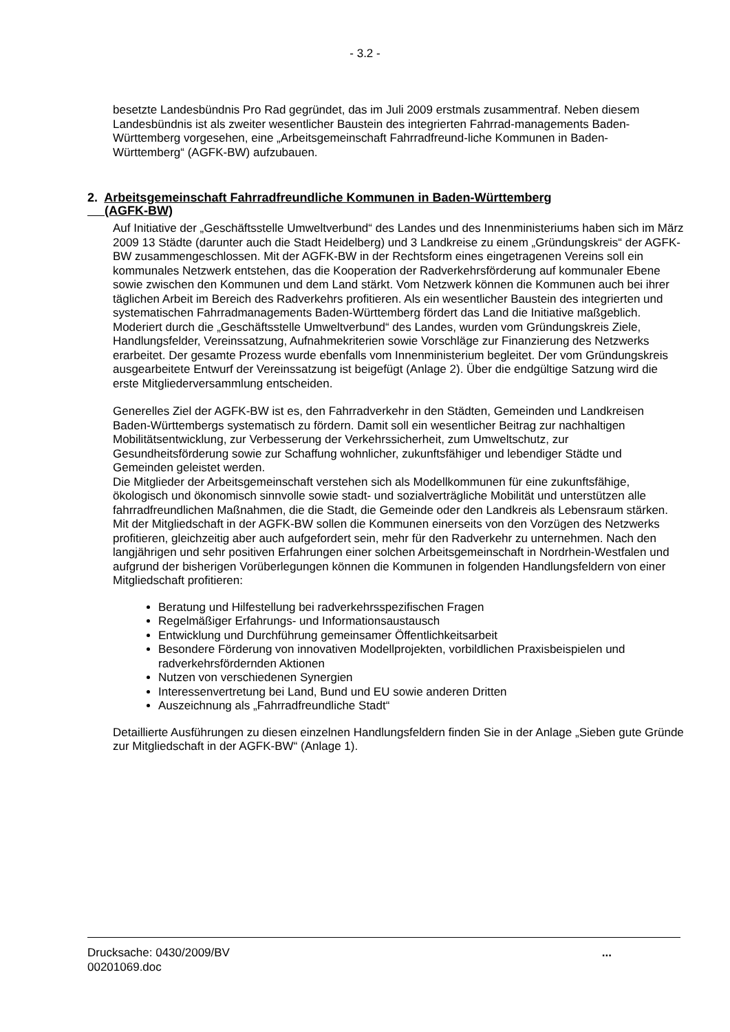- 3.2 -
besetzte Landesbündnis Pro Rad gegründet, das im Juli 2009 erstmals zusammentraf. Neben diesem Landesbündnis ist als zweiter wesentlicher Baustein des integrierten Fahrrad-managements Baden-Württemberg vorgesehen, eine „Arbeitsgemeinschaft Fahrradfreund-liche Kommunen in Baden-Württemberg“ (AGFK-BW) aufzubauen.
2. Arbeitsgemeinschaft Fahrradfreundliche Kommunen in Baden-Württemberg
(AGFK-BW)
Auf Initiative der „Geschäftsstelle Umweltverbund“ des Landes und des Innenministeriums haben sich im März 2009 13 Städte (darunter auch die Stadt Heidelberg) und 3 Landkreise zu einem „Gründungskreis“ der AGFK-BW zusammengeschlossen. Mit der AGFK-BW in der Rechtsform eines eingetragenen Vereins soll ein kommunales Netzwerk entstehen, das die Kooperation der Radverkehrsförderung auf kommunaler Ebene sowie zwischen den Kommunen und dem Land stärkt. Vom Netzwerk können die Kommunen auch bei ihrer täglichen Arbeit im Bereich des Radverkehrs profitieren. Als ein wesentlicher Baustein des integrierten und systematischen Fahrradmanagements Baden-Württemberg fördert das Land die Initiative maßgeblich.
Moderiert durch die „Geschäftsstelle Umweltverbund“ des Landes, wurden vom Gründungskreis Ziele, Handlungsfelder, Vereinssatzung, Aufnahmekriterien sowie Vorschläge zur Finanzierung des Netzwerks erarbeitet. Der gesamte Prozess wurde ebenfalls vom Innenministerium begleitet. Der vom Gründungskreis ausgearbeitete Entwurf der Vereinssatzung ist beigefügt (Anlage 2). Über die endgültige Satzung wird die erste Mitgliederversammlung entscheiden.
Generelles Ziel der AGFK-BW ist es, den Fahrradverkehr in den Städten, Gemeinden und Landkreisen Baden-Württembergs systematisch zu fördern. Damit soll ein wesentlicher Beitrag zur nachhaltigen Mobilitätsentwicklung, zur Verbesserung der Verkehrssicherheit, zum Umweltschutz, zur Gesundheitsförderung sowie zur Schaffung wohnlicher, zukunftsfähiger und lebendiger Städte und Gemeinden geleistet werden.
Die Mitglieder der Arbeitsgemeinschaft verstehen sich als Modellkommunen für eine zukunftsfähige, ökologisch und ökonomisch sinnvolle sowie stadt- und sozialverträgliche Mobilität und unterstützen alle fahrradfreundlichen Maßnahmen, die die Stadt, die Gemeinde oder den Landkreis als Lebensraum stärken. Mit der Mitgliedschaft in der AGFK-BW sollen die Kommunen einerseits von den Vorzügen des Netzwerks profitieren, gleichzeitig aber auch aufgefordert sein, mehr für den Radverkehr zu unternehmen. Nach den langjährigen und sehr positiven Erfahrungen einer solchen Arbeitsgemeinschaft in Nordrhein-Westfalen und aufgrund der bisherigen Vorüberlegungen können die Kommunen in folgenden Handlungsfeldern von einer Mitgliedschaft profitieren:
Beratung und Hilfestellung bei radverkehrsspezifischen Fragen
Regelmäßiger Erfahrungs- und Informationsaustausch
Entwicklung und Durchführung gemeinsamer Öffentlichkeitsarbeit
Besondere Förderung von innovativen Modellprojekten, vorbildlichen Praxisbeispielen und radverkehrsfördernden Aktionen
Nutzen von verschiedenen Synergien
Interessenvertretung bei Land, Bund und EU sowie anderen Dritten
Auszeichnung als „Fahrradfreundliche Stadt“
Detaillierte Ausführungen zu diesen einzelnen Handlungsfeldern finden Sie in der Anlage „Sieben gute Gründe zur Mitgliedschaft in der AGFK-BW“ (Anlage 1).
Drucksache: 0430/2009/BV
00201069.doc
...